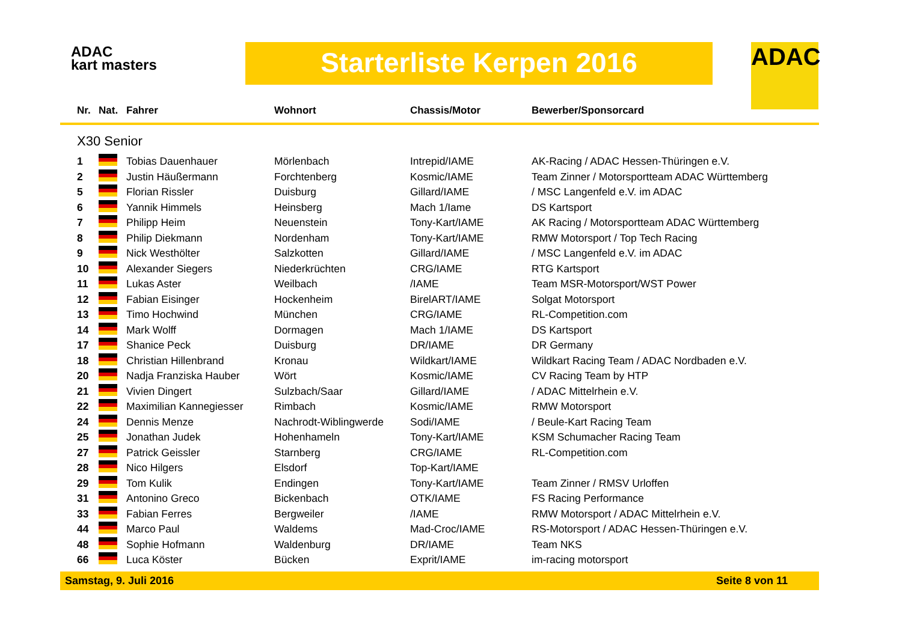ADAC
kart masters
Starterliste Kerpen 2016 ADAC
| Nr. | Nat. | Fahrer | Wohnort | Chassis/Motor | Bewerber/Sponsorcard |
| --- | --- | --- | --- | --- | --- |
| X30 Senior | | | | | |
| 1 | | Tobias Dauenhauer | Mörlenbach | Intrepid/IAME | AK-Racing / ADAC Hessen-Thüringen e.V. |
| 2 | | Justin Häußermann | Forchtenberg | Kosmic/IAME | Team Zinner / Motorsportteam ADAC Württemberg |
| 5 | | Florian Rissler | Duisburg | Gillard/IAME | / MSC Langenfeld e.V. im ADAC |
| 6 | | Yannik Himmels | Heinsberg | Mach 1/Iame | DS Kartsport |
| 7 | | Philipp Heim | Neuenstein | Tony-Kart/IAME | AK Racing / Motorsportteam ADAC Württemberg |
| 8 | | Philip Diekmann | Nordenham | Tony-Kart/IAME | RMW Motorsport / Top Tech Racing |
| 9 | | Nick Westhölter | Salzkotten | Gillard/IAME | / MSC Langenfeld e.V. im ADAC |
| 10 | | Alexander Siegers | Niederkrüchten | CRG/IAME | RTG Kartsport |
| 11 | | Lukas Aster | Weilbach | /IAME | Team MSR-Motorsport/WST Power |
| 12 | | Fabian Eisinger | Hockenheim | BirelART/IAME | Solgat Motorsport |
| 13 | | Timo Hochwind | München | CRG/IAME | RL-Competition.com |
| 14 | | Mark Wolff | Dormagen | Mach 1/IAME | DS Kartsport |
| 17 | | Shanice Peck | Duisburg | DR/IAME | DR Germany |
| 18 | | Christian Hillenbrand | Kronau | Wildkart/IAME | Wildkart Racing Team / ADAC Nordbaden e.V. |
| 20 | | Nadja Franziska Hauber | Wört | Kosmic/IAME | CV Racing Team by HTP |
| 21 | | Vivien Dingert | Sulzbach/Saar | Gillard/IAME | / ADAC Mittelrhein e.V. |
| 22 | | Maximilian Kannegiesser | Rimbach | Kosmic/IAME | RMW Motorsport |
| 24 | | Dennis Menze | Nachrodt-Wiblingwerde | Sodi/IAME | / Beule-Kart Racing Team |
| 25 | | Jonathan Judek | Hohenhameln | Tony-Kart/IAME | KSM Schumacher Racing Team |
| 27 | | Patrick Geissler | Starnberg | CRG/IAME | RL-Competition.com |
| 28 | | Nico Hilgers | Elsdorf | Top-Kart/IAME | |
| 29 | | Tom Kulik | Endingen | Tony-Kart/IAME | Team Zinner / RMSV Urloffen |
| 31 | | Antonino Greco | Bickenbach | OTK/IAME | FS Racing Performance |
| 33 | | Fabian Ferres | Bergweiler | /IAME | RMW Motorsport / ADAC Mittelrhein e.V. |
| 44 | | Marco Paul | Waldems | Mad-Croc/IAME | RS-Motorsport / ADAC Hessen-Thüringen e.V. |
| 48 | | Sophie Hofmann | Waldenburg | DR/IAME | Team NKS |
| 66 | | Luca Köster | Bücken | Exprit/IAME | im-racing motorsport |
Samstag, 9. Juli 2016 Seite 8 von 11